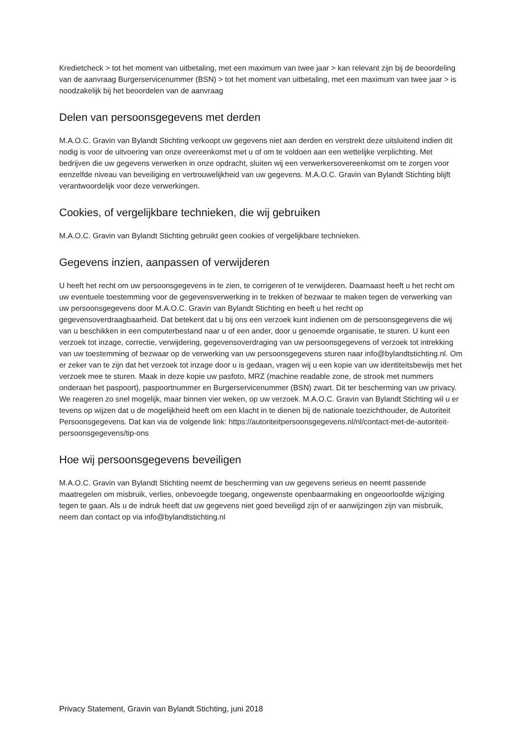Kredietcheck > tot het moment van uitbetaling, met een maximum van twee jaar > kan relevant zijn bij de beoordeling van de aanvraag Burgerservicenummer (BSN) > tot het moment van uitbetaling, met een maximum van twee jaar > is noodzakelijk bij het beoordelen van de aanvraag
Delen van persoonsgegevens met derden
M.A.O.C. Gravin van Bylandt Stichting verkoopt uw gegevens niet aan derden en verstrekt deze uitsluitend indien dit nodig is voor de uitvoering van onze overeenkomst met u of om te voldoen aan een wettelijke verplichting. Met bedrijven die uw gegevens verwerken in onze opdracht, sluiten wij een verwerkersovereenkomst om te zorgen voor eenzelfde niveau van beveiliging en vertrouwelijkheid van uw gegevens. M.A.O.C. Gravin van Bylandt Stichting blijft verantwoordelijk voor deze verwerkingen.
Cookies, of vergelijkbare technieken, die wij gebruiken
M.A.O.C. Gravin van Bylandt Stichting gebruikt geen cookies of vergelijkbare technieken.
Gegevens inzien, aanpassen of verwijderen
U heeft het recht om uw persoonsgegevens in te zien, te corrigeren of te verwijderen. Daarnaast heeft u het recht om uw eventuele toestemming voor de gegevensverwerking in te trekken of bezwaar te maken tegen de verwerking van uw persoonsgegevens door M.A.O.C. Gravin van Bylandt Stichting en heeft u het recht op gegevensoverdraagbaarheid. Dat betekent dat u bij ons een verzoek kunt indienen om de persoonsgegevens die wij van u beschikken in een computerbestand naar u of een ander, door u genoemde organisatie, te sturen. U kunt een verzoek tot inzage, correctie, verwijdering, gegevensoverdraging van uw persoonsgegevens of verzoek tot intrekking van uw toestemming of bezwaar op de verwerking van uw persoonsgegevens sturen naar info@bylandtstichting.nl. Om er zeker van te zijn dat het verzoek tot inzage door u is gedaan, vragen wij u een kopie van uw identiteitsbewijs met het verzoek mee te sturen. Maak in deze kopie uw pasfoto, MRZ (machine readable zone, de strook met nummers onderaan het paspoort), paspoortnummer en Burgerservicenummer (BSN) zwart. Dit ter bescherming van uw privacy. We reageren zo snel mogelijk, maar binnen vier weken, op uw verzoek. M.A.O.C. Gravin van Bylandt Stichting wil u er tevens op wijzen dat u de mogelijkheid heeft om een klacht in te dienen bij de nationale toezichthouder, de Autoriteit Persoonsgegevens. Dat kan via de volgende link: https://autoriteitpersoonsgegevens.nl/nl/contact-met-de-autoriteit-persoonsgegevens/tip-ons
Hoe wij persoonsgegevens beveiligen
M.A.O.C. Gravin van Bylandt Stichting neemt de bescherming van uw gegevens serieus en neemt passende maatregelen om misbruik, verlies, onbevoegde toegang, ongewenste openbaarmaking en ongeoorloofde wijziging tegen te gaan. Als u de indruk heeft dat uw gegevens niet goed beveiligd zijn of er aanwijzingen zijn van misbruik, neem dan contact op via info@bylandtstichting.nl
Privacy Statement, Gravin van Bylandt Stichting, juni 2018